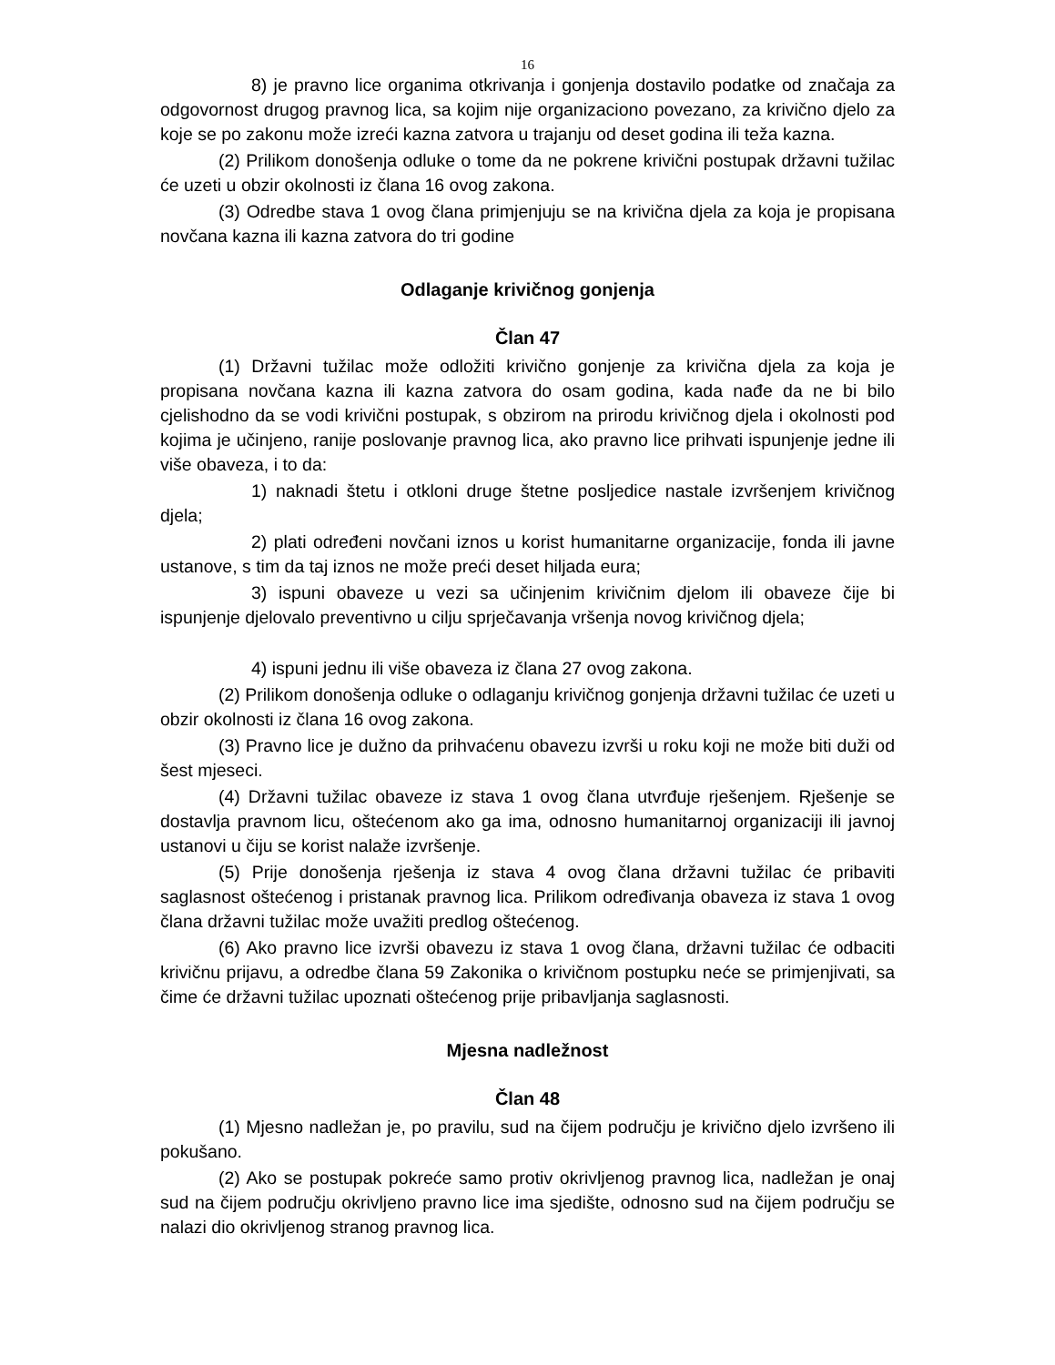16
8) je pravno lice organima otkrivanja i gonjenja dostavilo podatke od značaja za odgovornost drugog pravnog lica, sa kojim nije organizaciono povezano, za krivično djelo za koje se po zakonu može izreći kazna zatvora u trajanju od deset godina ili teža kazna.
(2) Prilikom donošenja odluke o tome da ne pokrene krivični postupak državni tužilac će uzeti u obzir okolnosti iz člana 16 ovog zakona.
(3) Odredbe stava 1 ovog člana primjenjuju se na krivična djela za koja je propisana novčana kazna ili kazna zatvora do tri godine
Odlaganje krivičnog gonjenja
Član 47
(1) Državni tužilac može odložiti krivično gonjenje za krivična djela za koja je propisana novčana kazna ili kazna zatvora do osam godina, kada nađe da ne bi bilo cjelishodno da se vodi krivični postupak, s obzirom na prirodu krivičnog djela i okolnosti pod kojima je učinjeno, ranije poslovanje pravnog lica, ako pravno lice prihvati ispunjenje jedne ili više obaveza, i to da:
1) naknadi štetu i otkloni druge štetne posljedice nastale izvršenjem krivičnog djela;
2) plati određeni novčani iznos u korist humanitarne organizacije, fonda ili javne ustanove, s tim da taj iznos ne može preći deset hiljada eura;
3) ispuni obaveze u vezi sa učinjenim krivičnim djelom ili obaveze čije bi ispunjenje djelovalo preventivno u cilju sprječavanja vršenja novog krivičnog djela;
4) ispuni jednu ili više obaveza iz člana 27 ovog zakona.
(2) Prilikom donošenja odluke o odlaganju krivičnog gonjenja državni tužilac će uzeti u obzir okolnosti iz člana 16 ovog zakona.
(3) Pravno lice je dužno da prihvaćenu obavezu izvrši u roku koji ne može biti duži od šest mjeseci.
(4) Državni tužilac obaveze iz stava 1 ovog člana utvrđuje rješenjem. Rješenje se dostavlja pravnom licu, oštećenom ako ga ima, odnosno humanitarnoj organizaciji ili javnoj ustanovi u čiju se korist nalaže izvršenje.
(5) Prije donošenja rješenja iz stava 4 ovog člana državni tužilac će pribaviti saglasnost oštećenog i pristanak pravnog lica. Prilikom određivanja obaveza iz stava 1 ovog člana državni tužilac može uvažiti predlog oštećenog.
(6) Ako pravno lice izvrši obavezu iz stava 1 ovog člana, državni tužilac će odbaciti krivičnu prijavu, a odredbe člana 59 Zakonika o krivičnom postupku neće se primjenjivati, sa čime će državni tužilac upoznati oštećenog prije pribavljanja saglasnosti.
Mjesna nadležnost
Član 48
(1) Mjesno nadležan je, po pravilu, sud na čijem području je krivično djelo izvršeno ili pokušano.
(2) Ako se postupak pokreće samo protiv okrivljenog pravnog lica, nadležan je onaj sud na čijem području okrivljeno pravno lice ima sjedište, odnosno sud na čijem području se nalazi dio okrivljenog stranog pravnog lica.